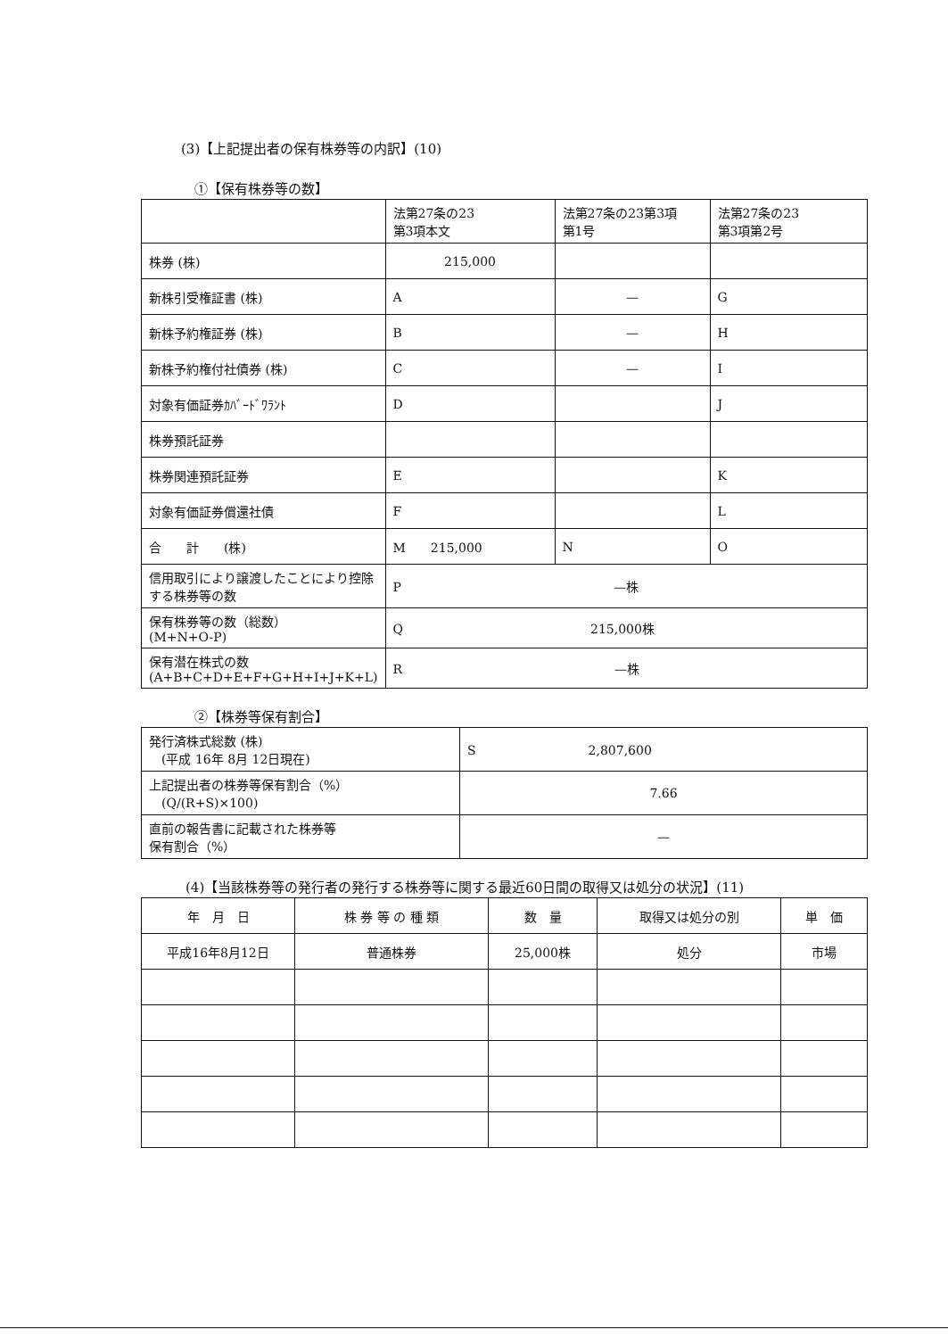(3)【上記提出者の保有株券等の内訳】(10)
①【保有株券等の数】
| | 法第27条の23 第3項本文 | 法第27条の23第3項 第1号 | 法第27条の23 第3項第2号 |
| --- | --- | --- | --- |
| 株券 (株) | 215,000 | | |
| 新株引受権証書 (株) | A | — | G |
| 新株予約権証券 (株) | B | — | H |
| 新株予約権付社債券 (株) | C | — | I |
| 対象有価証券ｶﾊﾞｰﾄﾞﾜﾗﾝﾄ | D | | J |
| 株券預託証券 | | | |
| 株券関連預託証券 | E | | K |
| 対象有価証券償還社債 | F | | L |
| 合 計 (株) | M 215,000 | N | O |
| 信用取引により譲渡したことにより控除する株券等の数 | P —株 | | |
| 保有株券等の数（総数） (M+N+O-P) | Q 215,000株 | | |
| 保有潜在株式の数 (A+B+C+D+E+F+G+H+I+J+K+L) | R —株 | | |
②【株券等保有割合】
| 発行済株式総数 (株) (平成 16年 8月 12日現在) | S 2,807,600 |
| 上記提出者の株券等保有割合（%） (Q/(R+S)×100) | 7.66 |
| 直前の報告書に記載された株券等 保有割合（%） | — |
(4)【当該株券等の発行者の発行する株券等に関する最近60日間の取得又は処分の状況】(11)
| 年 月 日 | 株 券 等 の 種 類 | 数 量 | 取得又は処分の別 | 単 価 |
| --- | --- | --- | --- | --- |
| 平成16年8月12日 | 普通株券 | 25,000株 | 処分 | 市場 |